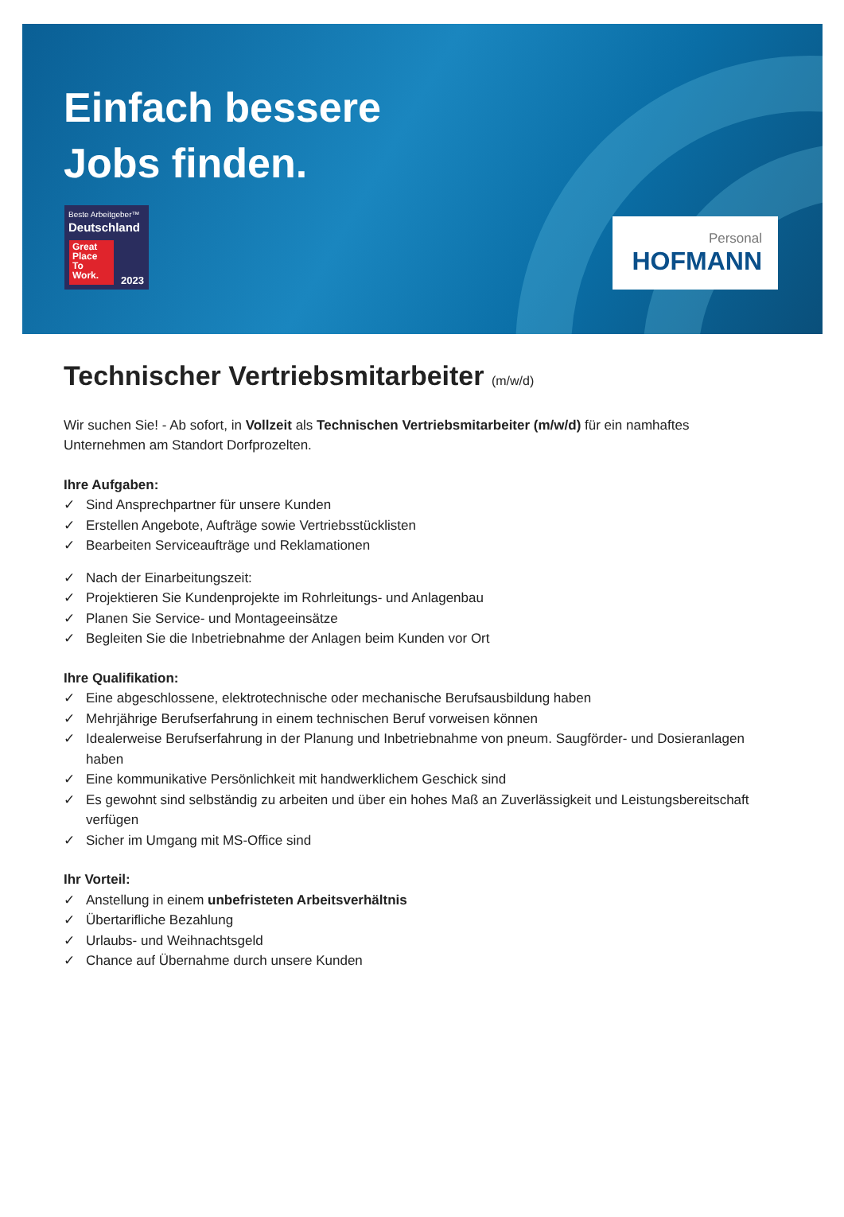Einfach bessere
Jobs finden.
Beste Arbeitgeber™
Deutschland
Great Place To Work.
2023
Personal
HOFMANN
Technischer Vertriebsmitarbeiter (m/w/d)
Wir suchen Sie! - Ab sofort, in Vollzeit als Technischen Vertriebsmitarbeiter (m/w/d) für ein namhaftes Unternehmen am Standort Dorfprozelten.
Ihre Aufgaben:
✓ Sind Ansprechpartner für unsere Kunden
✓ Erstellen Angebote, Aufträge sowie Vertriebsstücklisten
✓ Bearbeiten Serviceaufträge und Reklamationen
✓ Nach der Einarbeitungszeit:
✓ Projektieren Sie Kundenprojekte im Rohrleitungs- und Anlagenbau
✓ Planen Sie Service- und Montageeinsätze
✓ Begleiten Sie die Inbetriebnahme der Anlagen beim Kunden vor Ort
Ihre Qualifikation:
✓ Eine abgeschlossene, elektrotechnische oder mechanische Berufsausbildung haben
✓ Mehrjährige Berufserfahrung in einem technischen Beruf vorweisen können
✓ Idealerweise Berufserfahrung in der Planung und Inbetriebnahme von pneum. Saugförder- und Dosieranlagen haben
✓ Eine kommunikative Persönlichkeit mit handwerklichem Geschick sind
✓ Es gewohnt sind selbständig zu arbeiten und über ein hohes Maß an Zuverlässigkeit und Leistungsbereitschaft verfügen
✓ Sicher im Umgang mit MS-Office sind
Ihr Vorteil:
✓ Anstellung in einem unbefristeten Arbeitsverhältnis
✓ Übertarifliche Bezahlung
✓ Urlaubs- und Weihnachtsgeld
✓ Chance auf Übernahme durch unsere Kunden